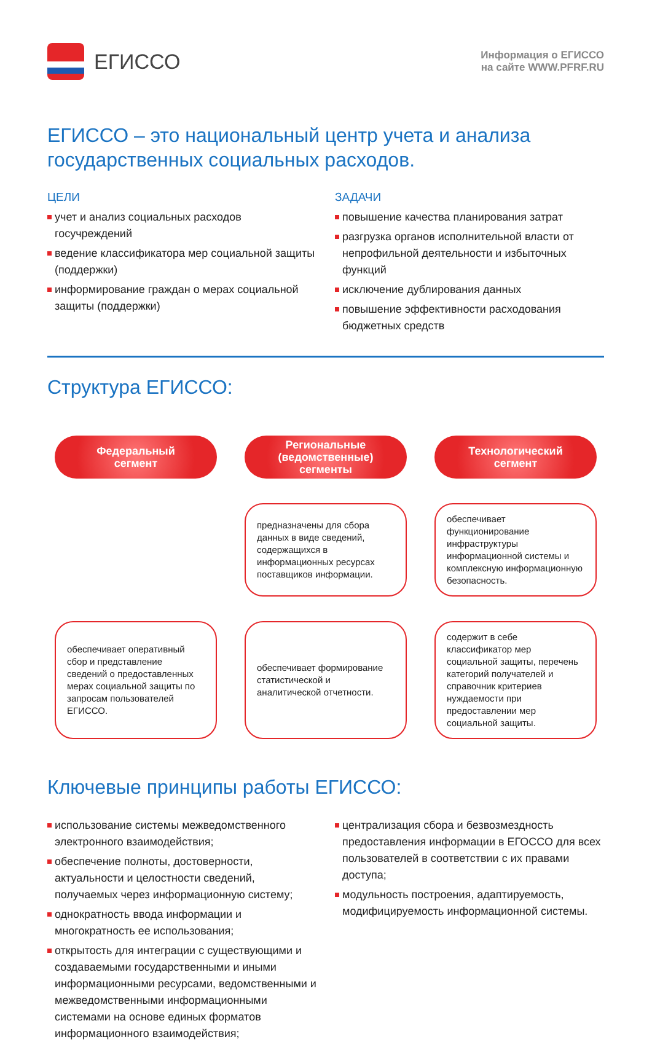ЕГИССО
Информация о ЕГИССО
на сайте WWW.PFRF.RU
ЕГИССО – это национальный центр учета и анализа государственных социальных расходов.
ЦЕЛИ
учет и анализ социальных расходов госучреждений
ведение классификатора мер социальной защиты (поддержки)
информирование граждан о мерах социальной защиты (поддержки)
ЗАДАЧИ
повышение качества планирования затрат
разгрузка органов исполнительной власти от непрофильной деятельности и избыточных функций
исключение дублирования данных
повышение эффективности расходования бюджетных средств
Структура ЕГИССО:
Федеральный
сегмент
Региональные
(ведомственные)
сегменты
Технологический
сегмент
предназначены для сбора данных в виде сведений, содержащихся в информационных ресурсах поставщиков информации.
обеспечивает функционирование инфраструктуры информационной системы и комплексную информационную безопасность.
обеспечивает оперативный сбор и представление сведений о предоставленных мерах социальной защиты по запросам пользователей ЕГИССО.
обеспечивает формирование статистической и аналитической отчетности.
содержит в себе классификатор мер социальной защиты, перечень категорий получателей и справочник критериев нуждаемости при предоставлении мер социальной защиты.
Ключевые принципы работы ЕГИССО:
использование системы межведомственного электронного взаимодействия;
обеспечение полноты, достоверности, актуальности и целостности сведений, получаемых через информационную систему;
однократность ввода информации и многократность ее использования;
открытость для интеграции с существующими и создаваемыми государственными и иными информационными ресурсами, ведомственными и межведомственными информационными системами на основе единых форматов информационного взаимодействия;
централизация сбора и безвозмездность предоставления информации в ЕГОССО для всех пользователей в соответствии с их правами доступа;
модульность построения, адаптируемость, модифицируемость информационной системы.